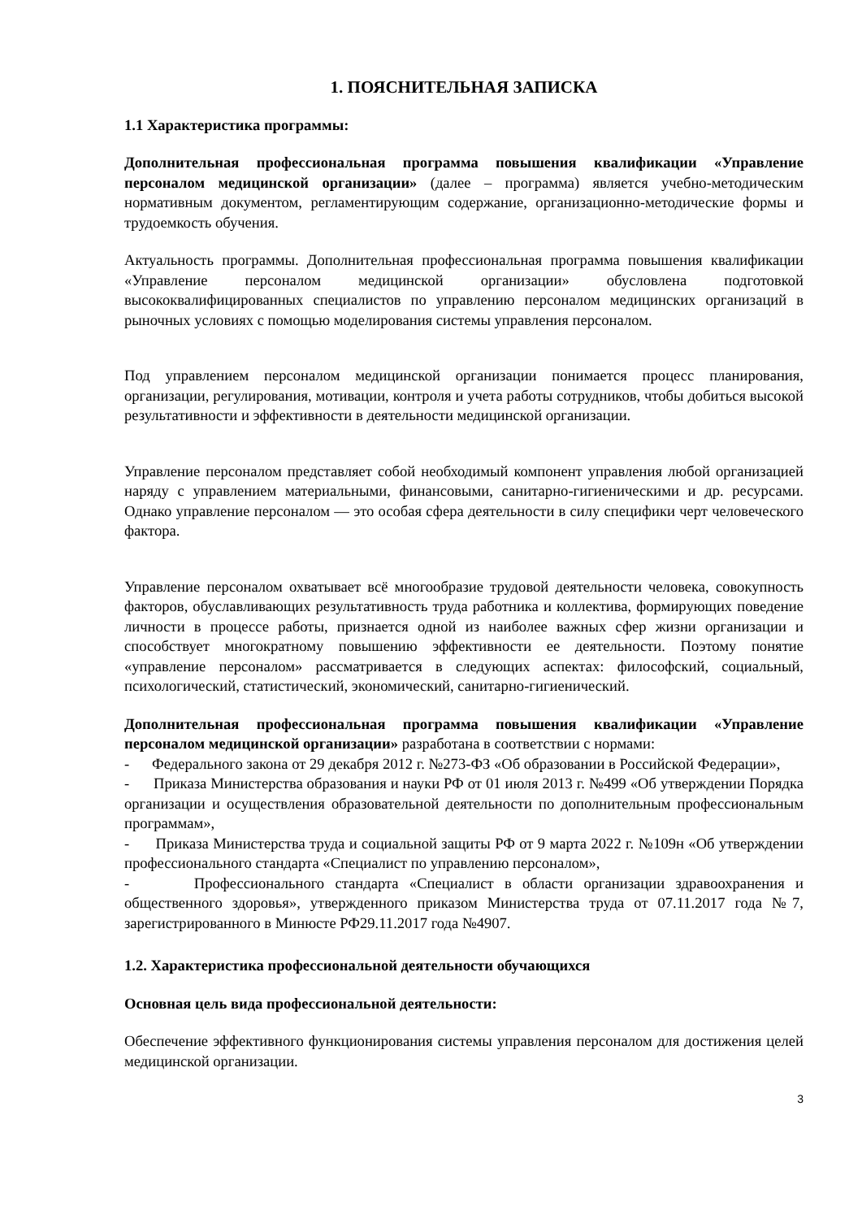1. ПОЯСНИТЕЛЬНАЯ ЗАПИСКА
1.1 Характеристика программы:
Дополнительная профессиональная программа повышения квалификации «Управление персоналом медицинской организации» (далее – программа) является учебно-методическим нормативным документом, регламентирующим содержание, организационно-методические формы и трудоемкость обучения.
Актуальность программы. Дополнительная профессиональная программа повышения квалификации «Управление персоналом медицинской организации» обусловлена подготовкой высококвалифицированных специалистов по управлению персоналом медицинских организаций в рыночных условиях с помощью моделирования системы управления персоналом.
Под управлением персоналом медицинской организации понимается процесс планирования, организации, регулирования, мотивации, контроля и учета работы сотрудников, чтобы добиться высокой результативности и эффективности в деятельности медицинской организации.
Управление персоналом представляет собой необходимый компонент управления любой организацией наряду с управлением материальными, финансовыми, санитарно-гигиеническими и др. ресурсами. Однако управление персоналом — это особая сфера деятельности в силу специфики черт человеческого фактора.
Управление персоналом охватывает всё многообразие трудовой деятельности человека, совокупность факторов, обуславливающих результативность труда работника и коллектива, формирующих поведение личности в процессе работы, признается одной из наиболее важных сфер жизни организации и способствует многократному повышению эффективности ее деятельности. Поэтому понятие «управление персоналом» рассматривается в следующих аспектах: философский, социальный, психологический, статистический, экономический, санитарно-гигиенический.
Дополнительная профессиональная программа повышения квалификации «Управление персоналом медицинской организации» разработана в соответствии с нормами:
- Федерального закона от 29 декабря 2012 г. №273-ФЗ «Об образовании в Российской Федерации»,
- Приказа Министерства образования и науки РФ от 01 июля 2013 г. №499 «Об утверждении Порядка организации и осуществления образовательной деятельности по дополнительным профессиональным программам»,
- Приказа Министерства труда и социальной защиты РФ от 9 марта 2022 г. №109н «Об утверждении профессионального стандарта «Специалист по управлению персоналом»,
- Профессионального стандарта «Специалист в области организации здравоохранения и общественного здоровья», утвержденного приказом Министерства труда от 07.11.2017 года №7, зарегистрированного в Минюсте РФ29.11.2017 года №4907.
1.2. Характеристика профессиональной деятельности обучающихся
Основная цель вида профессиональной деятельности:
Обеспечение эффективного функционирования системы управления персоналом для достижения целей медицинской организации.
3